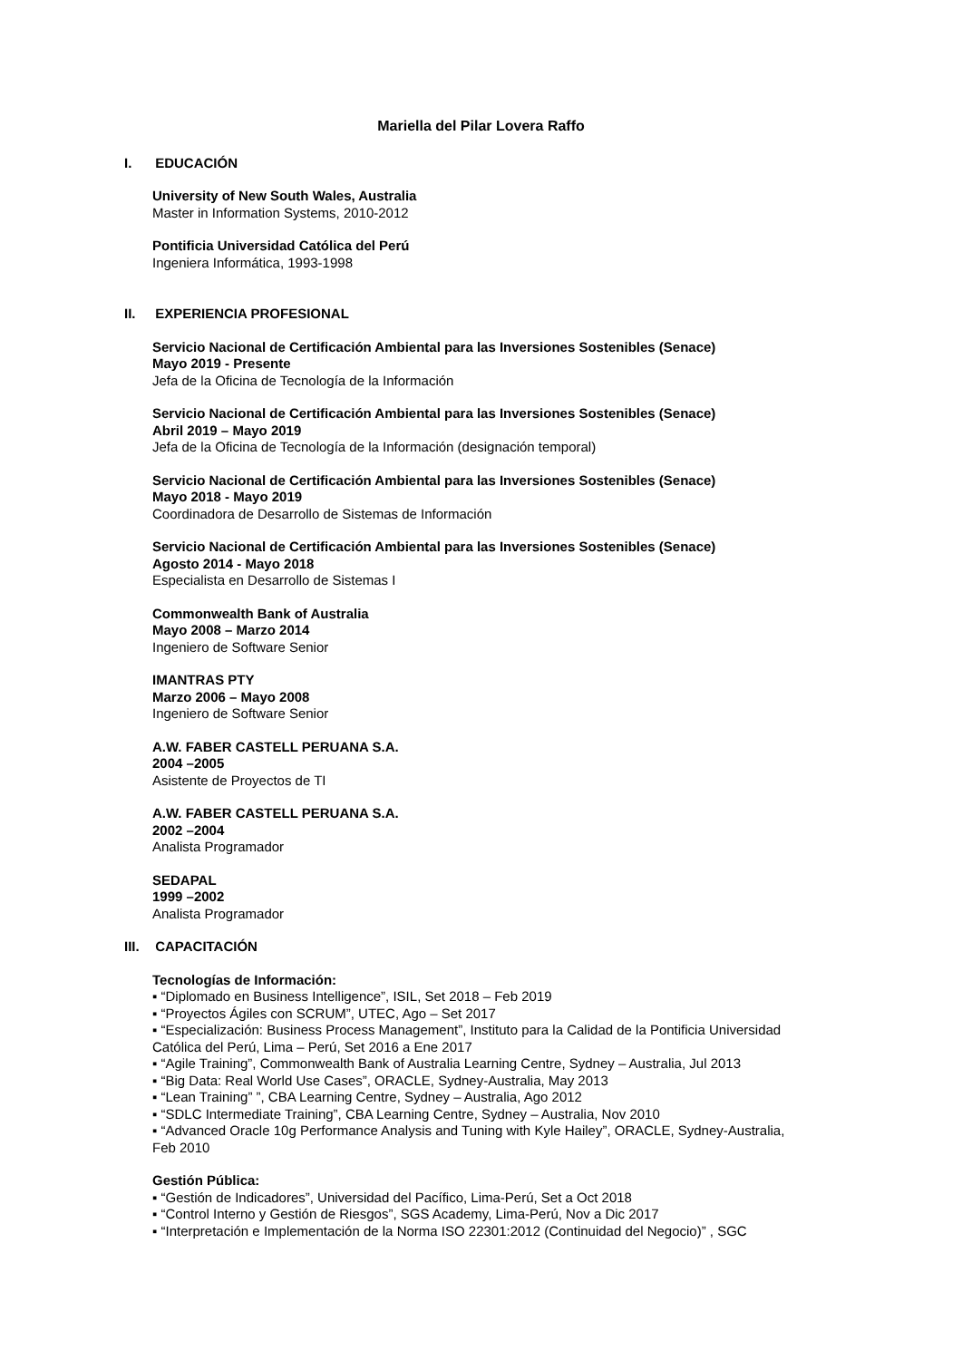Mariella del Pilar Lovera Raffo
I. EDUCACIÓN
University of New South Wales, Australia
Master in Information Systems, 2010-2012
Pontificia Universidad Católica del Perú
Ingeniera Informática, 1993-1998
II. EXPERIENCIA PROFESIONAL
Servicio Nacional de Certificación Ambiental para las Inversiones Sostenibles (Senace)
Mayo 2019 - Presente
Jefa de la Oficina de Tecnología de la Información
Servicio Nacional de Certificación Ambiental para las Inversiones Sostenibles (Senace)
Abril 2019 – Mayo 2019
Jefa de la Oficina de Tecnología de la Información (designación temporal)
Servicio Nacional de Certificación Ambiental para las Inversiones Sostenibles (Senace)
Mayo 2018 - Mayo 2019
Coordinadora de Desarrollo de Sistemas de Información
Servicio Nacional de Certificación Ambiental para las Inversiones Sostenibles (Senace)
Agosto 2014 - Mayo 2018
Especialista en Desarrollo de Sistemas I
Commonwealth Bank of Australia
Mayo 2008 – Marzo 2014
Ingeniero de Software Senior
IMANTRAS PTY
Marzo 2006 – Mayo 2008
Ingeniero de Software Senior
A.W. FABER CASTELL PERUANA S.A.
2004 –2005
Asistente de Proyectos de TI
A.W. FABER CASTELL PERUANA S.A.
2002 –2004
Analista Programador
SEDAPAL
1999 –2002
Analista Programador
III. CAPACITACIÓN
Tecnologías de Información:
▪ “Diplomado en Business Intelligence”, ISIL, Set 2018 – Feb 2019
▪ “Proyectos Ágiles con SCRUM”, UTEC, Ago – Set 2017
▪ “Especialización: Business Process Management”, Instituto para la Calidad de la Pontificia Universidad Católica del Perú, Lima – Perú, Set 2016 a Ene 2017
▪ “Agile Training”, Commonwealth Bank of Australia Learning Centre, Sydney – Australia, Jul 2013
▪ “Big Data: Real World Use Cases”, ORACLE, Sydney-Australia, May 2013
▪ “Lean Training” ”, CBA Learning Centre, Sydney – Australia, Ago 2012
▪ “SDLC Intermediate Training”, CBA Learning Centre, Sydney – Australia, Nov 2010
▪ “Advanced Oracle 10g Performance Analysis and Tuning with Kyle Hailey”, ORACLE, Sydney-Australia, Feb 2010
Gestión Pública:
▪ “Gestión de Indicadores”, Universidad del Pacífico, Lima-Perú, Set a Oct 2018
▪ “Control Interno y Gestión de Riesgos”, SGS Academy, Lima-Perú, Nov a Dic 2017
▪ “Interpretación e Implementación de la Norma ISO 22301:2012 (Continuidad del Negocio)” , SGC